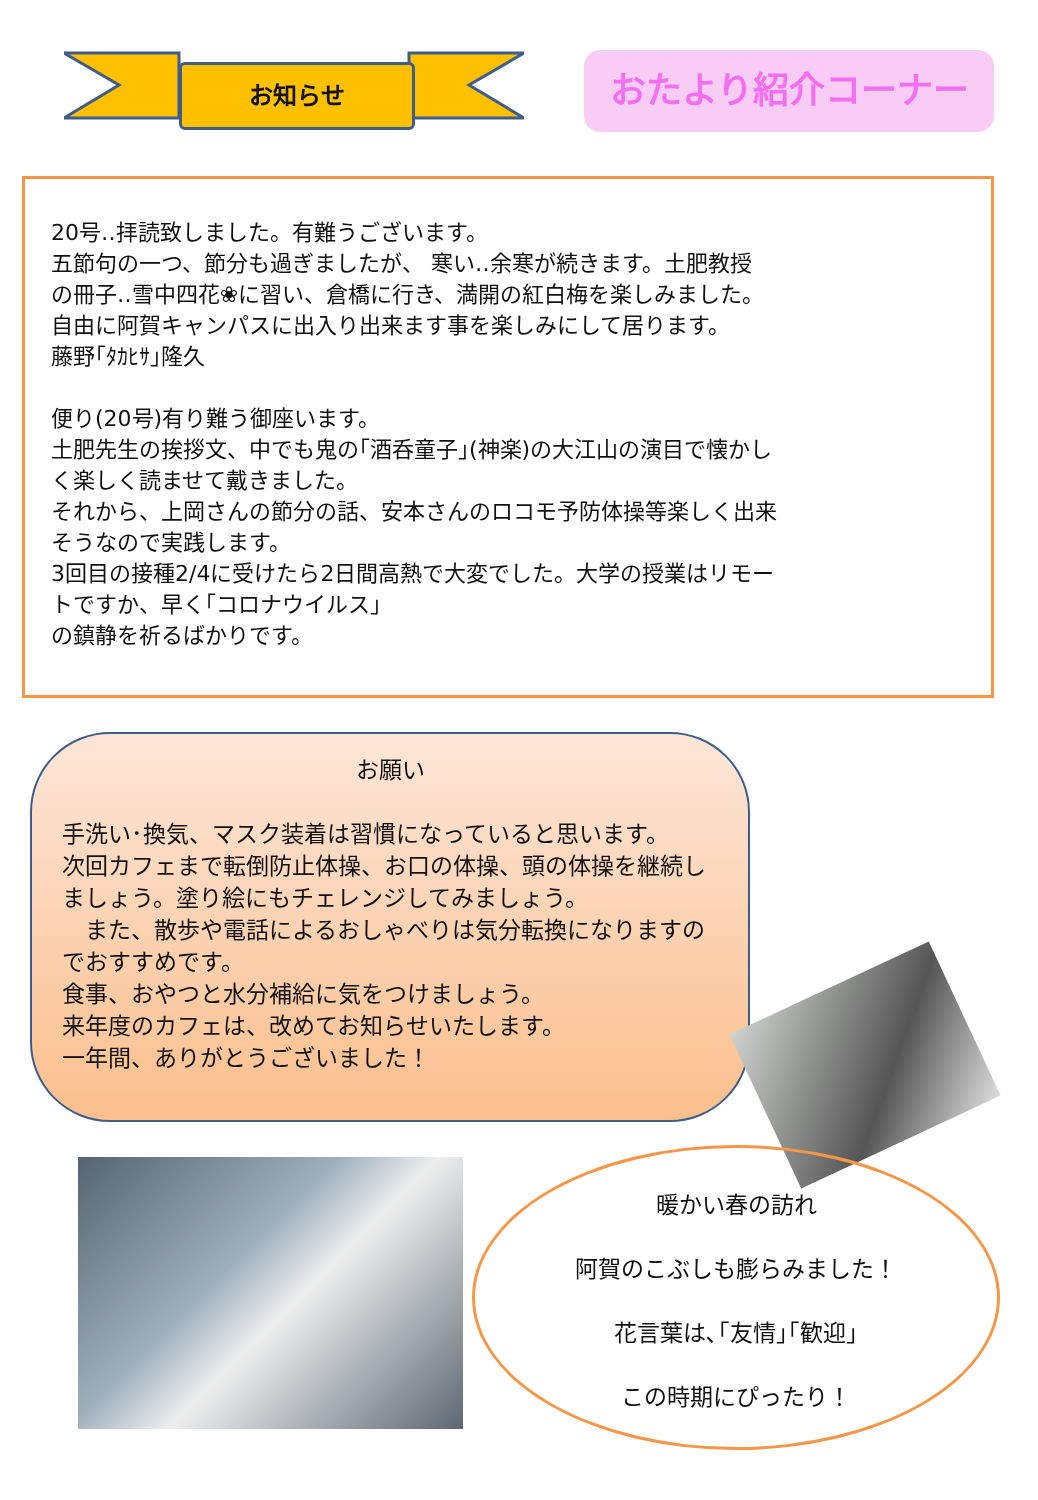お知らせ
おたより紹介コーナー
20号‥拝読致しました。有難うございます。
五節句の一つ、節分も過ぎましたが、 寒い‥余寒が続きます。土肥教授
の冊子‥雪中四花❀に習い、倉橋に行き、満開の紅白梅を楽しみました。
自由に阿賀キャンパスに出入り出来ます事を楽しみにして居ります。
藤野｢ﾀｶﾋｻ｣隆久
便り(20号)有り難う御座います。
土肥先生の挨拶文、中でも鬼の｢酒呑童子｣(神楽)の大江山の演目で懐かし
く楽しく読ませて戴きました。
それから、上岡さんの節分の話、安本さんのロコモ予防体操等楽しく出来
そうなので実践します。
3回目の接種2/4に受けたら2日間高熱で大変でした。大学の授業はリモー
トですか、早く｢コロナウイルス｣
の鎮静を祈るばかりです。
お願い
手洗い･換気、マスク装着は習慣になっていると思います。
次回カフェまで転倒防止体操、お口の体操、頭の体操を継続しましょう。塗り絵にもチェレンジしてみましょう。
　また、散歩や電話によるおしゃべりは気分転換になりますのでおすすめです。
食事、おやつと水分補給に気をつけましょう。
来年度のカフェは、改めてお知らせいたします。
一年間、ありがとうございました！
暖かい春の訪れ
阿賀のこぶしも膨らみました！
花言葉は､｢友情｣｢歓迎｣
この時期にぴったり！